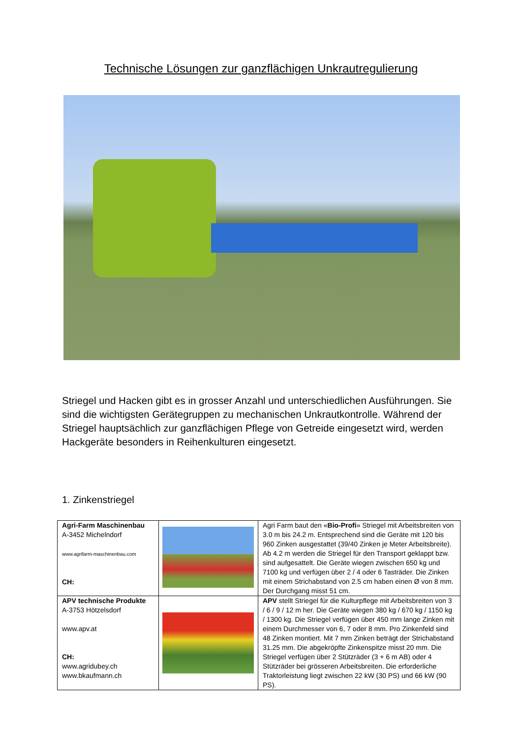Technische Lösungen zur ganzflächigen Unkrautregulierung
Striegel und Hacken gibt es in grosser Anzahl und unterschiedlichen Ausführungen. Sie sind die wichtigsten Gerätegruppen zu mechanischen Unkrautkontrolle. Während der Striegel hauptsächlich zur ganzflächigen Pflege von Getreide eingesetzt wird, werden Hackgeräte besonders in Reihenkulturen eingesetzt.
1. Zinkenstriegel
| Agri-Farm Maschinenbau A-3452 Michelndorf www.agrifarm-maschinenbau.com CH: | | Agri Farm baut den « Bio-Profi » Striegel mit Arbeitsbreiten von 3.0 m bis 24.2 m. Entsprechend sind die Geräte mit 120 bis 960 Zinken ausgestattet (39/40 Zinken je Meter Arbeitsbreite). Ab 4.2 m werden die Striegel für den Transport geklappt bzw. sind aufgesattelt. Die Geräte wiegen zwischen 650 kg und 7100 kg und verfügen über 2 / 4 oder 6 Tasträder. Die Zinken mit einem Strichabstand von 2.5 cm haben einen Ø von 8 mm. Der Durchgang misst 51 cm. |
| APV technische Produkte A-3753 Hötzelsdorf www.apv.at CH: www.agridubey.ch www.bkaufmann.ch | | APV stellt Striegel für die Kulturpflege mit Arbeitsbreiten von 3 / 6 / 9 / 12 m her. Die Geräte wiegen 380 kg / 670 kg / 1150 kg / 1300 kg. Die Striegel verfügen über 450 mm lange Zinken mit einem Durchmesser von 6, 7 oder 8 mm. Pro Zinkenfeld sind 48 Zinken montiert. Mit 7 mm Zinken beträgt der Strichabstand 31.25 mm. Die abgekröpfte Zinkenspitze misst 20 mm. Die Striegel verfügen über 2 Stützräder (3 + 6 m AB) oder 4 Stützräder bei grösseren Arbeitsbreiten. Die erforderliche Traktorleistung liegt zwischen 22 kW (30 PS) und 66 kW (90 PS). |